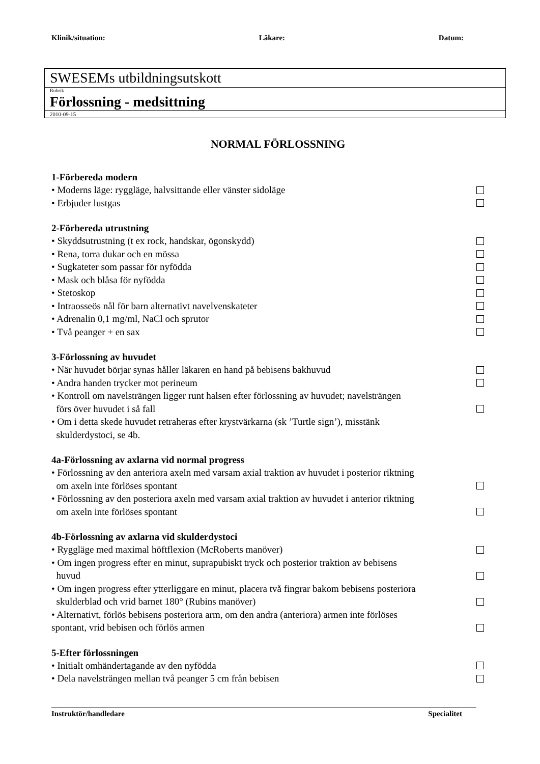Klinik/situation: Läkare: Datum:
SWESEMs utbildningsutskott
Rubrik
Förlossning - medsittning
2010-09-15
NORMAL FÖRLOSSNING
1-Förbereda modern
• Moderns läge: ryggläge, halvsittande eller vänster sidoläge
• Erbjuder lustgas
2-Förbereda utrustning
• Skyddsutrustning (t ex rock, handskar, ögonskydd)
• Rena, torra dukar och en mössa
• Sugkateter som passar för nyfödda
• Mask och blåsa för nyfödda
• Stetoskop
• Intraosseös nål för barn alternativt navelvenskateter
• Adrenalin 0,1 mg/ml, NaCl och sprutor
• Två peanger + en sax
3-Förlossning av huvudet
• När huvudet börjar synas håller läkaren en hand på bebisens bakhuvud
• Andra handen trycker mot perineum
• Kontroll om navelsträngen ligger runt halsen efter förlossning av huvudet; navelsträngen
förs över huvudet i så fall
• Om i detta skede huvudet retraheras efter krystvärkarna (sk ’Turtle sign’), misstänk
skulderdystoci, se 4b.
4a-Förlossning av axlarna vid normal progress
• Förlossning av den anteriora axeln med varsam axial traktion av huvudet i posterior riktning
om axeln inte förlöses spontant
• Förlossning av den posteriora axeln med varsam axial traktion av huvudet i anterior riktning
om axeln inte förlöses spontant
4b-Förlossning av axlarna vid skulderdystoci
• Ryggläge med maximal höftflexion (McRoberts manöver)
• Om ingen progress efter en minut, suprapubiskt tryck och posterior traktion av bebisens
huvud
• Om ingen progress efter ytterliggare en minut, placera två fingrar bakom bebisens posteriora
skulderblad och vrid barnet 180° (Rubins manöver)
• Alternativt, förlös bebisens posteriora arm, om den andra (anteriora) armen inte förlöses
spontant, vrid bebisen och förlös armen
5-Efter förlossningen
• Initialt omhändertagande av den nyfödda
• Dela navelsträngen mellan två peanger 5 cm från bebisen
Instruktör/handledare Specialitet